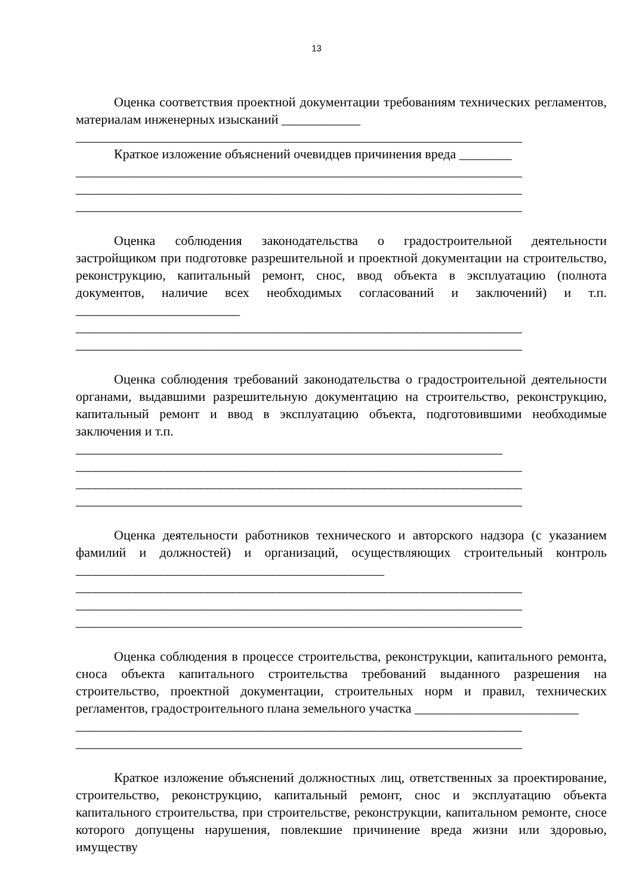13
Оценка соответствия проектной документации требованиям технических регламентов, материалам инженерных изысканий ____________
____________________________________________________________________
Краткое изложение объяснений очевидцев причинения вреда ________
____________________________________________________________________
____________________________________________________________________
____________________________________________________________________
Оценка соблюдения законодательства о градостроительной деятельности застройщиком при подготовке разрешительной и проектной документации на строительство, реконструкцию, капитальный ремонт, снос, ввод объекта в эксплуатацию (полнота документов, наличие всех необходимых согласований и заключений) и т.п. _________________________
____________________________________________________________________
____________________________________________________________________
Оценка соблюдения требований законодательства о градостроительной деятельности органами, выдавшими разрешительную документацию на строительство, реконструкцию, капитальный ремонт и ввод в эксплуатацию объекта, подготовившими необходимые заключения и т.п.
_________________________________________________________________
____________________________________________________________________
____________________________________________________________________
____________________________________________________________________
Оценка деятельности работников технического и авторского надзора (с указанием фамилий и должностей) и организаций, осуществляющих строительный контроль _______________________________________________
____________________________________________________________________
____________________________________________________________________
____________________________________________________________________
Оценка соблюдения в процессе строительства, реконструкции, капитального ремонта, сноса объекта капитального строительства требований выданного разрешения на строительство, проектной документации, строительных норм и правил, технических регламентов, градостроительного плана земельного участка _________________________
____________________________________________________________________
____________________________________________________________________
Краткое изложение объяснений должностных лиц, ответственных за проектирование, строительство, реконструкцию, капитальный ремонт, снос и эксплуатацию объекта капитального строительства, при строительстве, реконструкции, капитальном ремонте, сносе которого допущены нарушения, повлекшие причинение вреда жизни или здоровью, имуществу